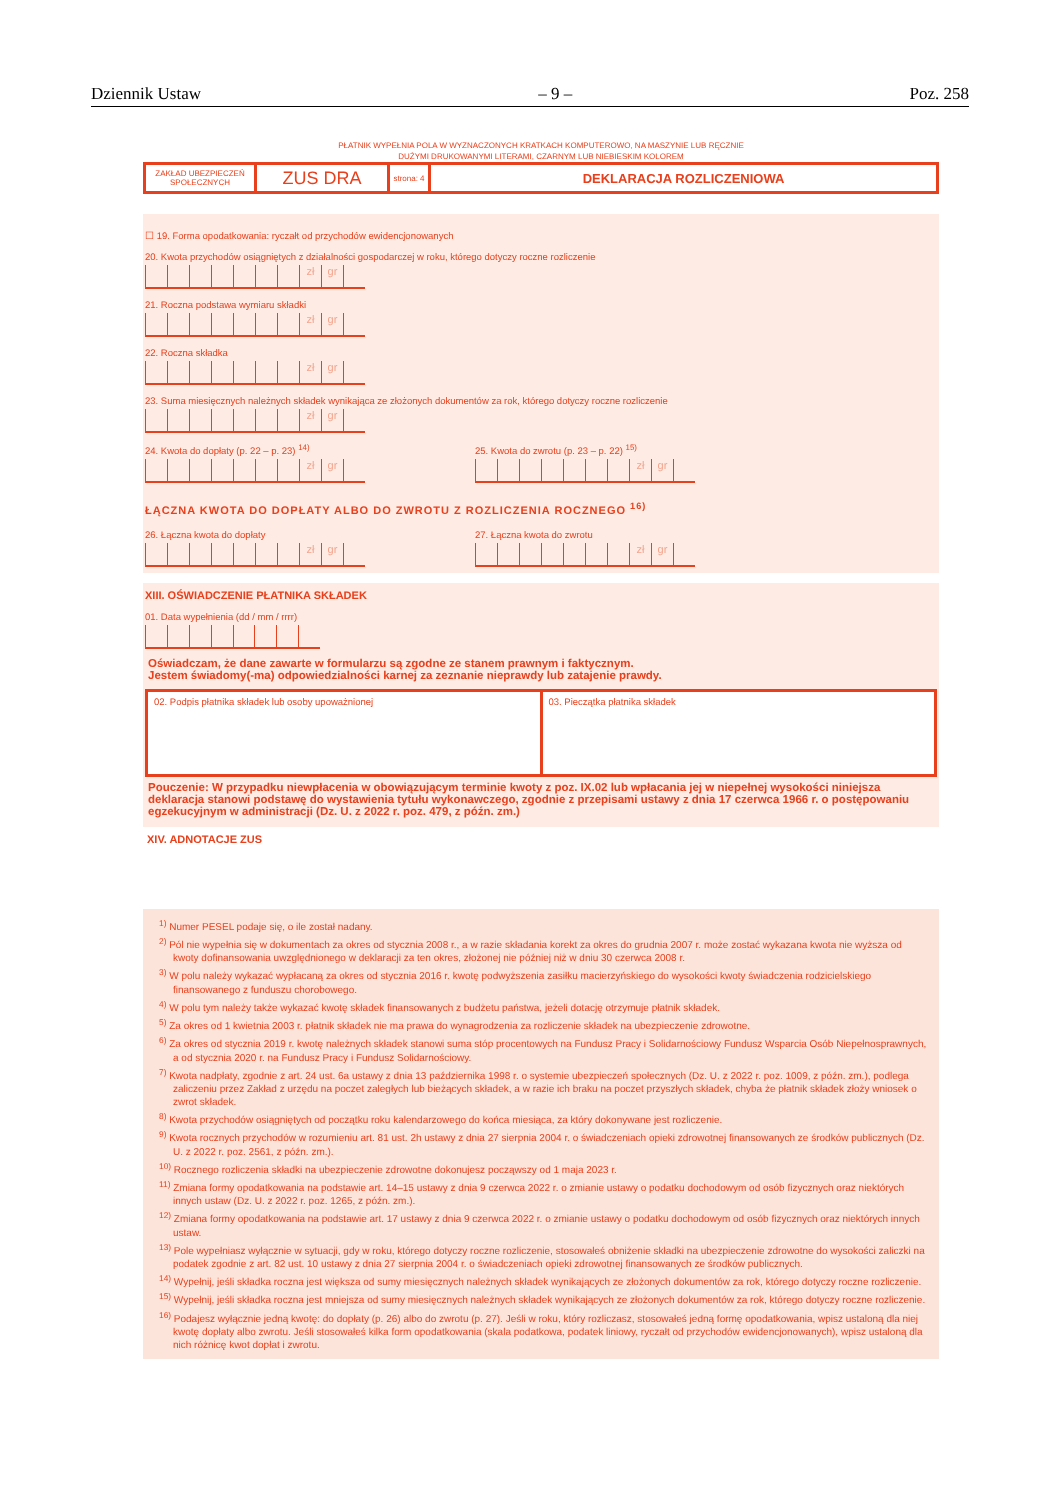Dziennik Ustaw – 9 – Poz. 258
PŁATNIK WYPEŁNIA POLA W WYZNACZONYCH KRATKACH KOMPUTEROWO, NA MASZYNIE LUB RĘCZNIE
DUŻYMI DRUKOWANYMI LITERAMI, CZARNYM LUB NIEBIESKIM KOLOREM
ZAKŁAD UBEZPIECZEŃ SPOŁECZNYCH
ZUS DRA
strona: 4
DEKLARACJA ROZLICZENIOWA
☐ 19. Forma opodatkowania: ryczałt od przychodów ewidencjonowanych
20. Kwota przychodów osiągniętych z działalności gospodarczej w roku, którego dotyczy roczne rozliczenie
zł gr
21. Roczna podstawa wymiaru składki
zł gr
22. Roczna składka
zł gr
23. Suma miesięcznych należnych składek wynikająca ze złożonych dokumentów za rok, którego dotyczy roczne rozliczenie
zł gr
24. Kwota do dopłaty (p. 22 – p. 23) <sup>14)</sup>
zł gr
25. Kwota do zwrotu (p. 23 – p. 22) <sup>15)</sup>
zł gr
ŁĄCZNA KWOTA DO DOPŁATY ALBO DO ZWROTU Z ROZLICZENIA ROCZNEGO <sup>16)</sup>
26. Łączna kwota do dopłaty
zł gr
27. Łączna kwota do zwrotu
zł gr
XIII. OŚWIADCZENIE PŁATNIKA SKŁADEK
01. Data wypełnienia (dd / mm / rrrr)
Oświadczam, że dane zawarte w formularzu są zgodne ze stanem prawnym i faktycznym.
Jestem świadomy(-ma) odpowiedzialności karnej za zeznanie nieprawdy lub zatajenie prawdy.
02. Podpis płatnika składek lub osoby upoważnionej
03. Pieczątka płatnika składek
Pouczenie: W przypadku niewpłacenia w obowiązującym terminie kwoty z poz. IX.02 lub wpłacania jej w niepełnej wysokości niniejsza deklaracja stanowi podstawę do wystawienia tytułu wykonawczego, zgodnie z przepisami ustawy z dnia 17 czerwca 1966 r. o postępowaniu egzekucyjnym w administracji (Dz. U. z 2022 r. poz. 479, z późn. zm.)
XIV. ADNOTACJE ZUS
<sup>1)</sup> Numer PESEL podaje się, o ile został nadany.
<sup>2)</sup> Pól nie wypełnia się w dokumentach za okres od stycznia 2008 r., a w razie składania korekt za okres do grudnia 2007 r. może zostać wykazana kwota nie wyższa od kwoty dofinansowania uwzględnionego w deklaracji za ten okres, złożonej nie później niż w dniu 30 czerwca 2008 r.
<sup>3)</sup> W polu należy wykazać wypłacaną za okres od stycznia 2016 r. kwotę podwyższenia zasiłku macierzyńskiego do wysokości kwoty świadczenia rodzicielskiego finansowanego z funduszu chorobowego.
<sup>4)</sup> W polu tym należy także wykazać kwotę składek finansowanych z budżetu państwa, jeżeli dotację otrzymuje płatnik składek.
<sup>5)</sup> Za okres od 1 kwietnia 2003 r. płatnik składek nie ma prawa do wynagrodzenia za rozliczenie składek na ubezpieczenie zdrowotne.
<sup>6)</sup> Za okres od stycznia 2019 r. kwotę należnych składek stanowi suma stóp procentowych na Fundusz Pracy i Solidarnościowy Fundusz Wsparcia Osób Niepełnosprawnych, a od stycznia 2020 r. na Fundusz Pracy i Fundusz Solidarnościowy.
<sup>7)</sup> Kwota nadpłaty, zgodnie z art. 24 ust. 6a ustawy z dnia 13 października 1998 r. o systemie ubezpieczeń społecznych (Dz. U. z 2022 r. poz. 1009, z późn. zm.), podlega zaliczeniu przez Zakład z urzędu na poczet zaległych lub bieżących składek, a w razie ich braku na poczet przyszłych składek, chyba że płatnik składek złoży wniosek o zwrot składek.
<sup>8)</sup> Kwota przychodów osiągniętych od początku roku kalendarzowego do końca miesiąca, za który dokonywane jest rozliczenie.
<sup>9)</sup> Kwota rocznych przychodów w rozumieniu art. 81 ust. 2h ustawy z dnia 27 sierpnia 2004 r. o świadczeniach opieki zdrowotnej finansowanych ze środków publicznych (Dz. U. z 2022 r. poz. 2561, z późn. zm.).
<sup>10)</sup> Rocznego rozliczenia składki na ubezpieczenie zdrowotne dokonujesz począwszy od 1 maja 2023 r.
<sup>11)</sup> Zmiana formy opodatkowania na podstawie art. 14–15 ustawy z dnia 9 czerwca 2022 r. o zmianie ustawy o podatku dochodowym od osób fizycznych oraz niektórych innych ustaw (Dz. U. z 2022 r. poz. 1265, z późn. zm.).
<sup>12)</sup> Zmiana formy opodatkowania na podstawie art. 17 ustawy z dnia 9 czerwca 2022 r. o zmianie ustawy o podatku dochodowym od osób fizycznych oraz niektórych innych ustaw.
<sup>13)</sup> Pole wypełniasz wyłącznie w sytuacji, gdy w roku, którego dotyczy roczne rozliczenie, stosowałeś obniżenie składki na ubezpieczenie zdrowotne do wysokości zaliczki na podatek zgodnie z art. 82 ust. 10 ustawy z dnia 27 sierpnia 2004 r. o świadczeniach opieki zdrowotnej finansowanych ze środków publicznych.
<sup>14)</sup> Wypełnij, jeśli składka roczna jest większa od sumy miesięcznych należnych składek wynikających ze złożonych dokumentów za rok, którego dotyczy roczne rozliczenie.
<sup>15)</sup> Wypełnij, jeśli składka roczna jest mniejsza od sumy miesięcznych należnych składek wynikających ze złożonych dokumentów za rok, którego dotyczy roczne rozliczenie.
<sup>16)</sup> Podajesz wyłącznie jedną kwotę: do dopłaty (p. 26) albo do zwrotu (p. 27). Jeśli w roku, który rozliczasz, stosowałeś jedną formę opodatkowania, wpisz ustaloną dla niej kwotę dopłaty albo zwrotu. Jeśli stosowałeś kilka form opodatkowania (skala podatkowa, podatek liniowy, ryczałt od przychodów ewidencjonowanych), wpisz ustaloną dla nich różnicę kwot dopłat i zwrotu.